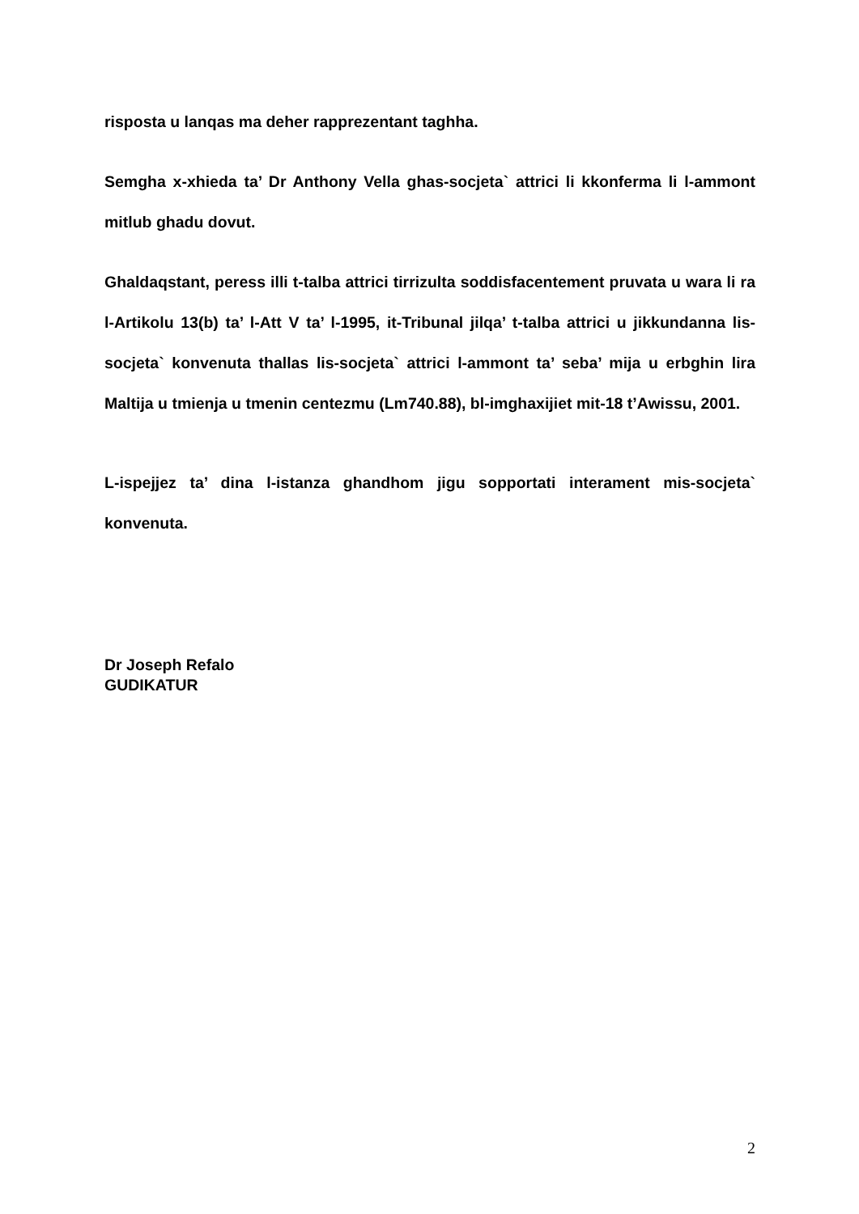risposta u lanqas ma deher rapprezentant taghha.
Semgha x-xhieda ta’ Dr Anthony Vella ghas-socjeta` attrici li kkonferma li l-ammont mitlub ghadu dovut.
Ghaldaqstant, peress illi t-talba attrici tirrizulta soddisfacentement pruvata u wara li ra l-Artikolu 13(b) ta’ l-Att V ta’ l-1995, it-Tribunal jilqa’ t-talba attrici u jikkundanna lis-socjeta` konvenuta thallas lis-socjeta` attrici l-ammont ta’ seba’ mija u erbghin lira Maltija u tmienja u tmenin centezmu (Lm740.88), bl-imghaxijiet mit-18 t’Awissu, 2001.
L-ispejjez ta’ dina l-istanza ghandhom jigu sopportati interament mis-socjeta` konvenuta.
Dr Joseph Refalo
GUDIKATUR
2